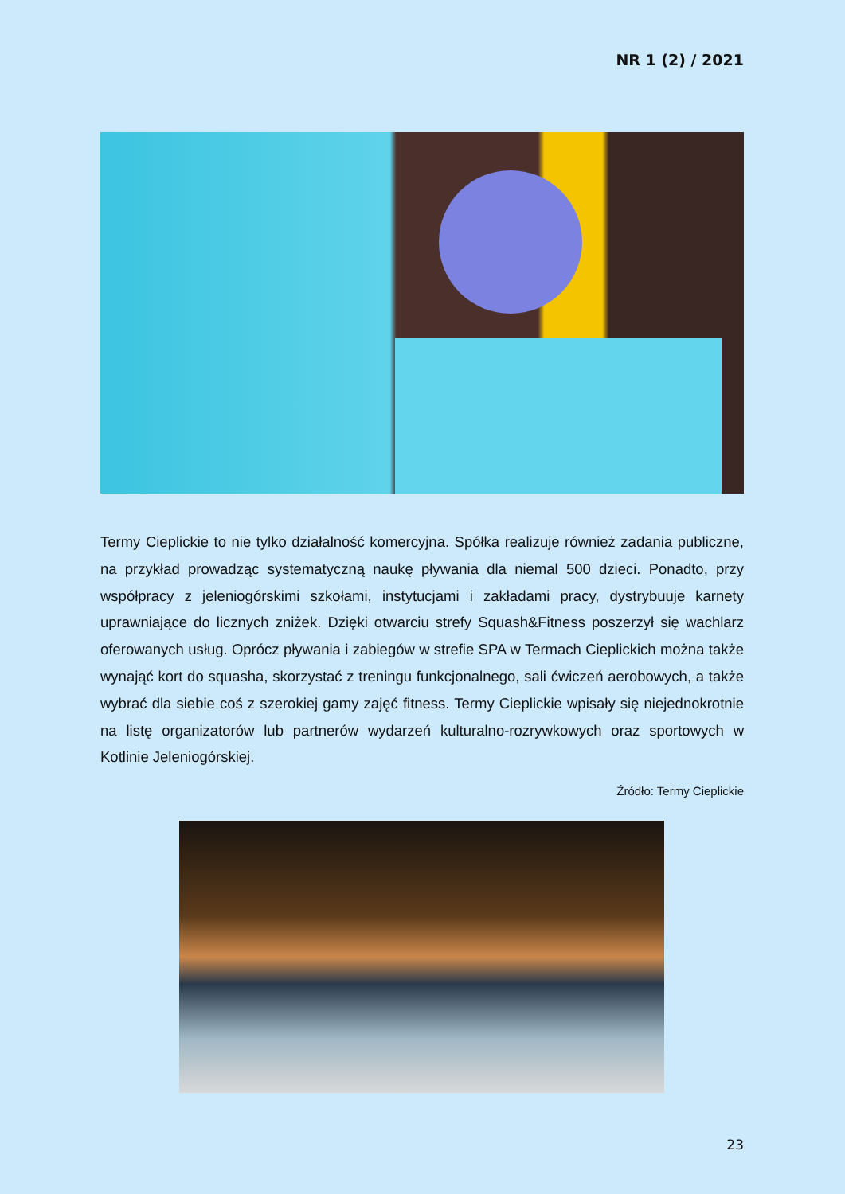NR 1 (2) / 2021
Termy Cieplickie to nie tylko działalność komercyjna. Spółka realizuje również zadania publiczne, na przykład prowadząc systematyczną naukę pływania dla niemal 500 dzieci. Ponadto, przy współpracy z jeleniogórskimi szkołami, instytucjami i zakładami pracy, dystrybuuje karnety uprawniające do licznych zniżek. Dzięki otwarciu strefy Squash&Fitness poszerzył się wachlarz oferowanych usług. Oprócz pływania i zabiegów w strefie SPA w Termach Cieplickich można także wynająć kort do squasha, skorzystać z treningu funkcjonalnego, sali ćwiczeń aerobowych, a także wybrać dla siebie coś z szerokiej gamy zajęć fitness. Termy Cieplickie wpisały się niejednokrotnie na listę organizatorów lub partnerów wydarzeń kulturalno-rozrywkowych oraz sportowych w Kotlinie Jeleniogórskiej.
Źródło: Termy Cieplickie
23